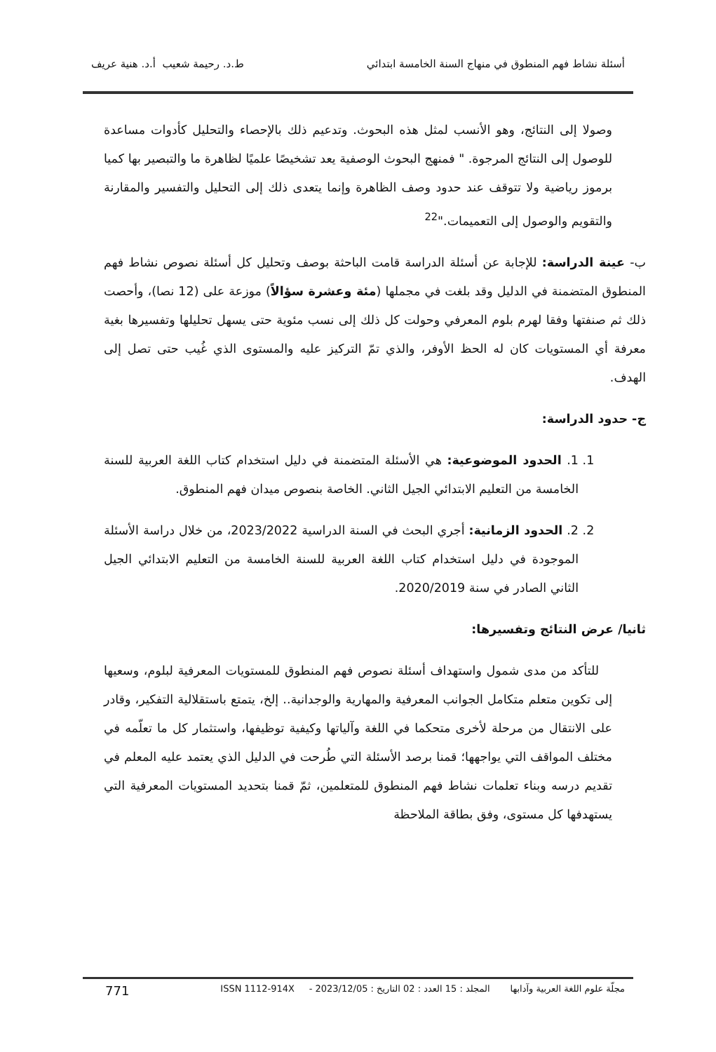أسئلة نشاط فهم المنطوق في منهاج السنة الخامسة ابتدائي ط.د. رحيمة شعيب أ.د. هنية عريف
وصولا إلى النتائج، وهو الأنسب لمثل هذه البحوث. وتدعيم ذلك بالإحصاء والتحليل كأدوات مساعدة للوصول إلى النتائج المرجوة. " فمنهج البحوث الوصفية يعد تشخيصًا علميًا لظاهرة ما والتبصير بها كميا برموز رياضية ولا تتوقف عند حدود وصف الظاهرة وإنما يتعدى ذلك إلى التحليل والتفسير والمقارنة والتقويم والوصول إلى التعميمات."<sup>22</sup>
ب- عينة الدراسة: للإجابة عن أسئلة الدراسة قامت الباحثة بوصف وتحليل كل أسئلة نصوص نشاط فهم المنطوق المتضمنة في الدليل وقد بلغت في مجملها (مئة وعشرة سؤالاً) موزعة على (12 نصا)، وأحصت ذلك ثم صنفتها وفقا لهرم بلوم المعرفي وحولت كل ذلك إلى نسب مئوية حتى يسهل تحليلها وتفسيرها بغية معرفة أي المستويات كان له الحظ الأوفر، والذي تمّ التركيز عليه والمستوى الذي غُيب حتى تصل إلى الهدف.
ج- حدود الدراسة:
1. 1. الحدود الموضوعية: هي الأسئلة المتضمنة في دليل استخدام كتاب اللغة العربية للسنة الخامسة من التعليم الابتدائي الجيل الثاني. الخاصة بنصوص ميدان فهم المنطوق.
2. 2. الحدود الزمانية: أجري البحث في السنة الدراسية 2023/2022، من خلال دراسة الأسئلة الموجودة في دليل استخدام كتاب اللغة العربية للسنة الخامسة من التعليم الابتدائي الجيل الثاني الصادر في سنة 2020/2019.
ثانيا/ عرض النتائج وتفسيرها:
للتأكد من مدى شمول واستهداف أسئلة نصوص فهم المنطوق للمستويات المعرفية لبلوم، وسعيها إلى تكوين متعلم متكامل الجوانب المعرفية والمهارية والوجدانية.. إلخ، يتمتع باستقلالية التفكير، وقادر على الانتقال من مرحلة لأخرى متحكما في اللغة وآلياتها وكيفية توظيفها، واستثمار كل ما تعلّمه في مختلف المواقف التي يواجهها؛ قمنا برصد الأسئلة التي طُرحت في الدليل الذي يعتمد عليه المعلم في تقديم درسه وبناء تعلمات نشاط فهم المنطوق للمتعلمين، ثمّ قمنا بتحديد المستويات المعرفية التي يستهدفها كل مستوى، وفق بطاقة الملاحظة
مجلّة علوم اللغة العربية وآدابها المجلد : 15 العدد : 02 التاريخ : 2023/12/05 - ISSN 1112-914X 771